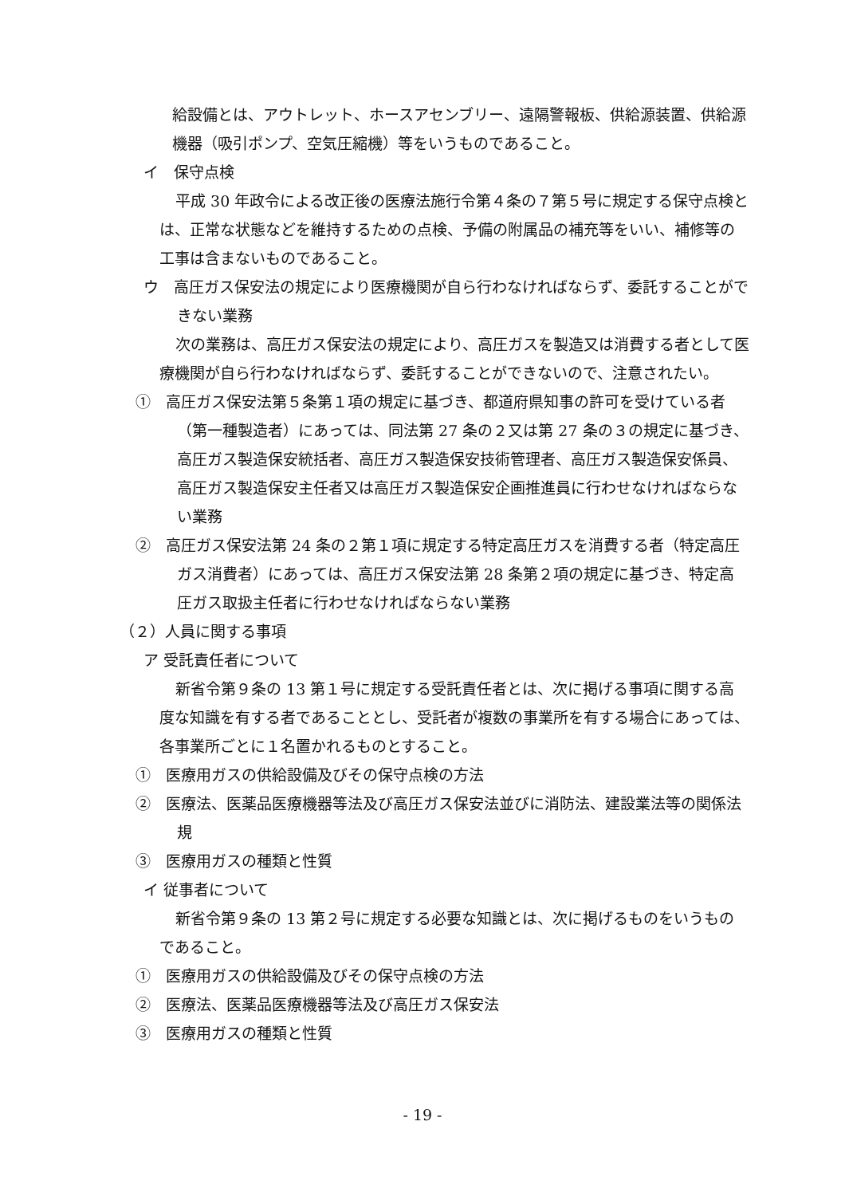給設備とは、アウトレット、ホースアセンブリー、遠隔警報板、供給源装置、供給源機器（吸引ポンプ、空気圧縮機）等をいうものであること。
イ　保守点検
平成 30 年政令による改正後の医療法施行令第４条の７第５号に規定する保守点検とは、正常な状態などを維持するための点検、予備の附属品の補充等をいい、補修等の工事は含まないものであること。
ウ　高圧ガス保安法の規定により医療機関が自ら行わなければならず、委託することができない業務
次の業務は、高圧ガス保安法の規定により、高圧ガスを製造又は消費する者として医療機関が自ら行わなければならず、委託することができないので、注意されたい。
①　高圧ガス保安法第５条第１項の規定に基づき、都道府県知事の許可を受けている者（第一種製造者）にあっては、同法第 27 条の２又は第 27 条の３の規定に基づき、高圧ガス製造保安統括者、高圧ガス製造保安技術管理者、高圧ガス製造保安係員、高圧ガス製造保安主任者又は高圧ガス製造保安企画推進員に行わせなければならない業務
②　高圧ガス保安法第 24 条の２第１項に規定する特定高圧ガスを消費する者（特定高圧ガス消費者）にあっては、高圧ガス保安法第 28 条第２項の規定に基づき、特定高圧ガス取扱主任者に行わせなければならない業務
（２）人員に関する事項
ア 受託責任者について
新省令第９条の 13 第１号に規定する受託責任者とは、次に掲げる事項に関する高度な知識を有する者であることとし、受託者が複数の事業所を有する場合にあっては、各事業所ごとに１名置かれるものとすること。
①　医療用ガスの供給設備及びその保守点検の方法
②　医療法、医薬品医療機器等法及び高圧ガス保安法並びに消防法、建設業法等の関係法規
③　医療用ガスの種類と性質
イ 従事者について
新省令第９条の 13 第２号に規定する必要な知識とは、次に掲げるものをいうものであること。
①　医療用ガスの供給設備及びその保守点検の方法
②　医療法、医薬品医療機器等法及び高圧ガス保安法
③　医療用ガスの種類と性質
- 19 -